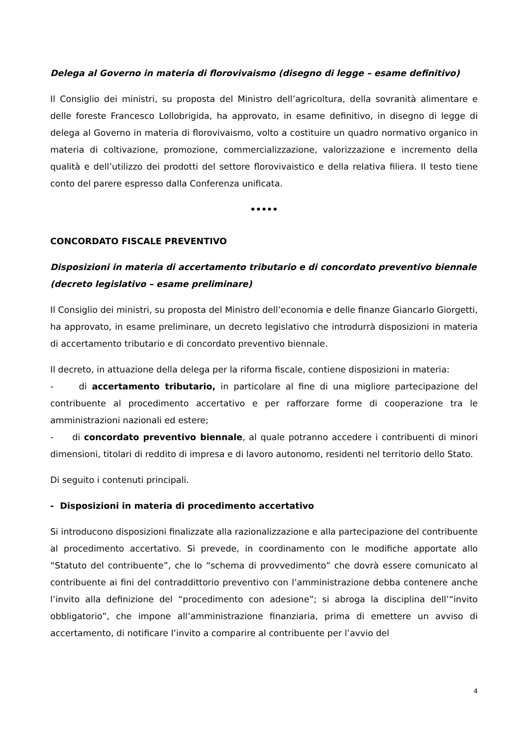Delega al Governo in materia di florovivaismo (disegno di legge – esame definitivo)
Il Consiglio dei ministri, su proposta del Ministro dell’agricoltura, della sovranità alimentare e delle foreste Francesco Lollobrigida, ha approvato, in esame definitivo, in disegno di legge di delega al Governo in materia di florovivaismo, volto a costituire un quadro normativo organico in materia di coltivazione, promozione, commercializzazione, valorizzazione e incremento della qualità e dell’utilizzo dei prodotti del settore florovivaistico e della relativa filiera. Il testo tiene conto del parere espresso dalla Conferenza unificata.
•••••
CONCORDATO FISCALE PREVENTIVO
Disposizioni in materia di accertamento tributario e di concordato preventivo biennale (decreto legislativo – esame preliminare)
Il Consiglio dei ministri, su proposta del Ministro dell’economia e delle finanze Giancarlo Giorgetti, ha approvato, in esame preliminare, un decreto legislativo che introdurrà disposizioni in materia di accertamento tributario e di concordato preventivo biennale.
Il decreto, in attuazione della delega per la riforma fiscale, contiene disposizioni in materia:
- di accertamento tributario, in particolare al fine di una migliore partecipazione del contribuente al procedimento accertativo e per rafforzare forme di cooperazione tra le amministrazioni nazionali ed estere;
- di concordato preventivo biennale, al quale potranno accedere i contribuenti di minori dimensioni, titolari di reddito di impresa e di lavoro autonomo, residenti nel territorio dello Stato.
Di seguito i contenuti principali.
- Disposizioni in materia di procedimento accertativo
Si introducono disposizioni finalizzate alla razionalizzazione e alla partecipazione del contribuente al procedimento accertativo. Si prevede, in coordinamento con le modifiche apportate allo “Statuto del contribuente”, che lo “schema di provvedimento” che dovrà essere comunicato al contribuente ai fini del contraddittorio preventivo con l’amministrazione debba contenere anche l’invito alla definizione del “procedimento con adesione”; si abroga la disciplina dell’“invito obbligatorio”, che impone all’amministrazione finanziaria, prima di emettere un avviso di accertamento, di notificare l’invito a comparire al contribuente per l’avvio del
4